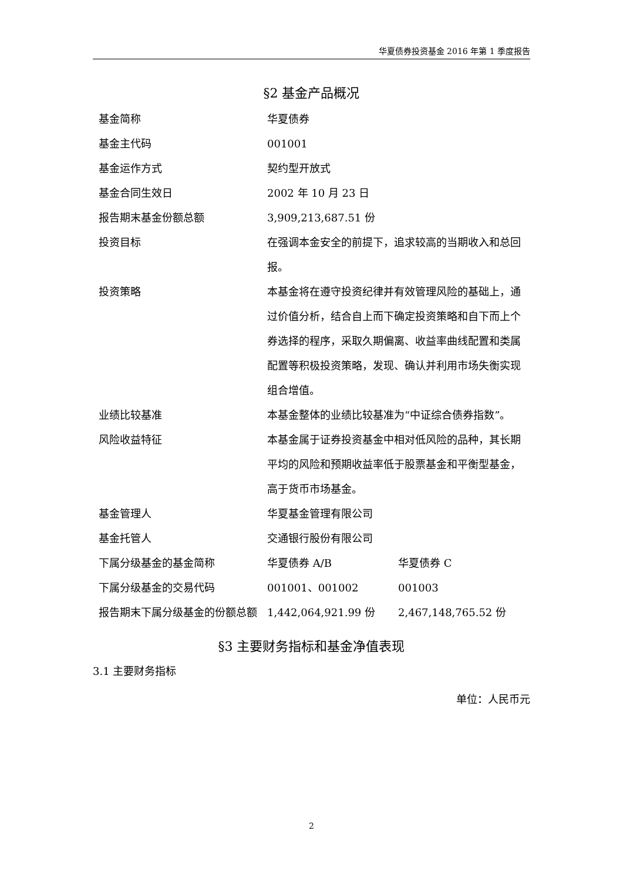华夏债券投资基金 2016 年第 1 季度报告
§2 基金产品概况
| 基金简称 | 华夏债券 | |
| 基金主代码 | 001001 | |
| 基金运作方式 | 契约型开放式 | |
| 基金合同生效日 | 2002 年 10 月 23 日 | |
| 报告期末基金份额总额 | 3,909,213,687.51 份 | |
| 投资目标 | 在强调本金安全的前提下，追求较高的当期收入和总回报。 | |
| 投资策略 | 本基金将在遵守投资纪律并有效管理风险的基础上，通过价值分析，结合自上而下确定投资策略和自下而上个券选择的程序，采取久期偏离、收益率曲线配置和类属配置等积极投资策略，发现、确认并利用市场失衡实现组合增值。 | |
| 业绩比较基准 | 本基金整体的业绩比较基准为“中证综合债券指数”。 | |
| 风险收益特征 | 本基金属于证券投资基金中相对低风险的品种，其长期平均的风险和预期收益率低于股票基金和平衡型基金，高于货币市场基金。 | |
| 基金管理人 | 华夏基金管理有限公司 | |
| 基金托管人 | 交通银行股份有限公司 | |
| 下属分级基金的基金简称 | 华夏债券 A/B | 华夏债券 C |
| 下属分级基金的交易代码 | 001001、001002 | 001003 |
| 报告期末下属分级基金的份额总额 | 1,442,064,921.99 份 | 2,467,148,765.52 份 |
§3 主要财务指标和基金净值表现
3.1 主要财务指标
单位：人民币元
2